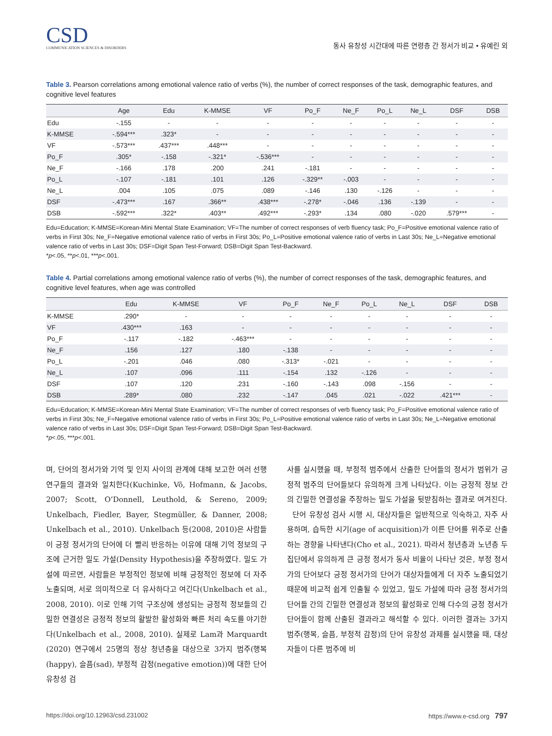CSD
COMMUNICATION SCIENCES & DISORDERS
동사 유창성 시간대에 따른 연령층 간 정서가 비교 • 유예린 외
Table 3. Pearson correlations among emotional valence ratio of verbs (%), the number of correct responses of the task, demographic features, and cognitive level features
| | Age | Edu | K-MMSE | VF | Po_F | Ne_F | Po_L | Ne_L | DSF | DSB |
| --- | --- | --- | --- | --- | --- | --- | --- | --- | --- | --- |
| Edu | -.155 | - | - | - | - | - | - | - | - | - |
| K-MMSE | -.594*** | .323* | - | - | - | - | - | - | - | - |
| VF | -.573*** | .437*** | .448*** | - | - | - | - | - | - | - |
| Po_F | .305* | -.158 | -.321* | -.536*** | - | - | - | - | - | - |
| Ne_F | -.166 | .178 | .200 | .241 | -.181 | - | - | - | - | - |
| Po_L | -.107 | -.181 | .101 | .126 | -.329** | -.003 | - | - | - | - |
| Ne_L | .004 | .105 | .075 | .089 | -.146 | .130 | -.126 | - | - | - |
| DSF | -.473*** | .167 | .366** | .438*** | -.278* | -.046 | .136 | -.139 | - | - |
| DSB | -.592*** | .322* | .403** | .492*** | -.293* | .134 | .080 | -.020 | .579*** | - |
Edu=Education; K-MMSE=Korean-Mini Mental State Examination; VF=The number of correct responses of verb fluency task; Po_F=Positive emotional valence ratio of verbs in First 30s; Ne_F=Negative emotional valence ratio of verbs in First 30s; Po_L=Positive emotional valence ratio of verbs in Last 30s; Ne_L=Negative emotional valence ratio of verbs in Last 30s; DSF=Digit Span Test-Forward; DSB=Digit Span Test-Backward.
*p<.05, **p<.01, ***p<.001.
Table 4. Partial correlations among emotional valence ratio of verbs (%), the number of correct responses of the task, demographic features, and cognitive level features, when age was controlled
| | Edu | K-MMSE | VF | Po_F | Ne_F | Po_L | Ne_L | DSF | DSB |
| --- | --- | --- | --- | --- | --- | --- | --- | --- | --- |
| K-MMSE | .290* | - | - | - | - | - | - | - | - |
| VF | .430*** | .163 | - | - | - | - | - | - | - |
| Po_F | -.117 | -.182 | -.463*** | - | - | - | - | - | - |
| Ne_F | .156 | .127 | .180 | -.138 | - | - | - | - | - |
| Po_L | -.201 | .046 | .080 | -.313* | -.021 | - | - | - | - |
| Ne_L | .107 | .096 | .111 | -.154 | .132 | -.126 | - | - | - |
| DSF | .107 | .120 | .231 | -.160 | -.143 | .098 | -.156 | - | - |
| DSB | .289* | .080 | .232 | -.147 | .045 | .021 | -.022 | .421*** | - |
Edu=Education; K-MMSE=Korean-Mini Mental State Examination; VF=The number of correct responses of verb fluency task; Po_F=Positive emotional valence ratio of verbs in First 30s; Ne_F=Negative emotional valence ratio of verbs in First 30s; Po_L=Positive emotional valence ratio of verbs in Last 30s; Ne_L=Negative emotional valence ratio of verbs in Last 30s; DSF=Digit Span Test-Forward; DSB=Digit Span Test-Backward.
*p<.05, ***p<.001.
며, 단어의 정서가와 기억 및 인지 사이의 관계에 대해 보고한 여러 선행연구들의 결과와 일치한다(Kuchinke, Võ, Hofmann, & Jacobs, 2007; Scott, O’Donnell, Leuthold, & Sereno, 2009; Unkelbach, Fiedler, Bayer, Stegmüller, & Danner, 2008; Unkelbach et al., 2010). Unkelbach 등(2008, 2010)은 사람들이 긍정 정서가의 단어에 더 빨리 반응하는 이유에 대해 기억 정보의 구조에 근거한 밀도 가설(Density Hypothesis)을 주장하였다. 밀도 가설에 따르면, 사람들은 부정적인 정보에 비해 긍정적인 정보에 더 자주 노출되며, 서로 의미적으로 더 유사하다고 여긴다(Unkelbach et al., 2008, 2010). 이로 인해 기억 구조상에 생성되는 긍정적 정보들의 긴밀한 연결성은 긍정적 정보의 활발한 활성화와 빠른 처리 속도를 야기한다(Unkelbach et al., 2008, 2010). 실제로 Lam과 Marquardt (2020) 연구에서 25명의 정상 청년층을 대상으로 3가지 범주(행복(happy), 슬픔(sad), 부정적 감정(negative emotion))에 대한 단어 유창성 검
사를 실시했을 때, 부정적 범주에서 산출한 단어들의 정서가 범위가 긍정적 범주의 단어들보다 유의하게 크게 나타났다. 이는 긍정적 정보 간의 긴밀한 연결성을 주장하는 밀도 가설을 뒷받침하는 결과로 여겨진다.
단어 유창성 검사 시행 시, 대상자들은 일반적으로 익숙하고, 자주 사용하며, 습득한 시기(age of acquisition)가 이른 단어를 위주로 산출하는 경향을 나타낸다(Cho et al., 2021). 따라서 청년층과 노년층 두 집단에서 유의하게 큰 긍정 정서가 동사 비율이 나타난 것은, 부정 정서가의 단어보다 긍정 정서가의 단어가 대상자들에게 더 자주 노출되었기 때문에 비교적 쉽게 인출될 수 있었고, 밀도 가설에 따라 긍정 정서가의 단어들 간의 긴밀한 연결성과 정보의 활성화로 인해 다수의 긍정 정서가 단어들이 함께 산출된 결과라고 해석할 수 있다. 이러한 결과는 3가지 범주(행복, 슬픔, 부정적 감정)의 단어 유창성 과제를 실시했을 때, 대상자들이 다른 범주에 비
https://doi.org/10.12963/csd.231002 https://www.e-csd.org 797